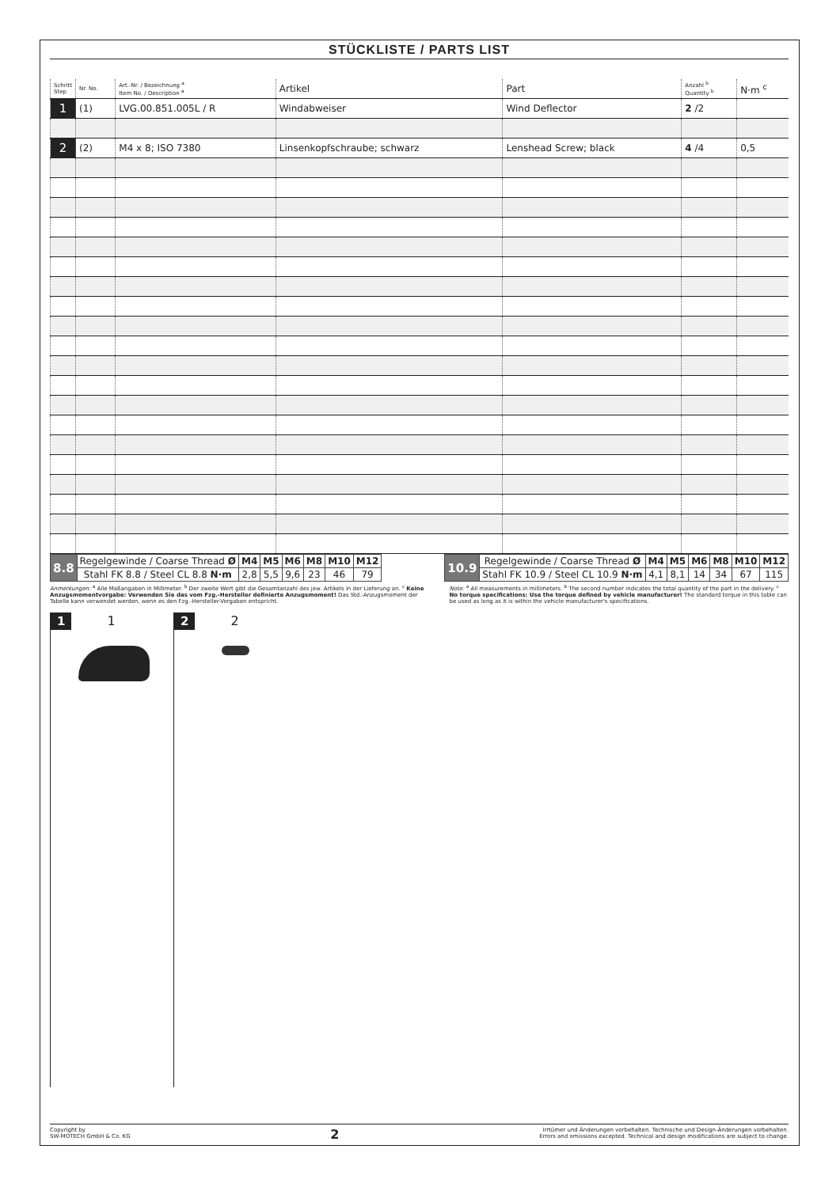STÜCKLISTE / PARTS LIST
| Schritt Step | Nr. No. | Art.-Nr. / Bezeichnung <sup>a</sup> Item No. / Description <sup>a</sup> | Artikel | Part | Anzahl <sup>b</sup> Quantity <sup>b</sup> | N·m <sup>c</sup> |
| --- | --- | --- | --- | --- | --- | --- |
| 1 | (1) | LVG.00.851.005L / R | Windabweiser | Wind Deflector | 2 /2 | |
| 2 | (2) | M4 x 8; ISO 7380 | Linsenkopfschraube; schwarz | Lenshead Screw; black | 4 /4 | 0,5 |
| 8.8 | Regelgewinde / Coarse Thread Ø | M4 | M5 | M6 | M8 | M10 | M12 |
| | Stahl FK 8.8 / Steel CL 8.8 N·m | 2,8 | 5,5 | 9,6 | 23 | 46 | 79 |
| 10.9 | Regelgewinde / Coarse Thread Ø | M4 | M5 | M6 | M8 | M10 | M12 |
| | Stahl FK 10.9 / Steel CL 10.9 N·m | 4,1 | 8,1 | 14 | 34 | 67 | 115 |
Anmerkungen: <sup>a</sup> Alle Maßangaben in Millimeter. <sup>b</sup> Der zweite Wert gibt die Gesamtanzahl des jew. Artikels in der Lieferung an. <sup>c</sup> Keine Anzugsmomentvorgabe: Verwenden Sie das vom Fzg.-Hersteller definierte Anzugsmoment! Das Std.-Anzugsmoment der Tabelle kann verwendet werden, wenn es den Fzg.-Hersteller-Vorgaben entspricht.
Note: <sup>a</sup> All measurements in millimeters. <sup>b</sup> The second number indicates the total quantity of the part in the delivery. <sup>c</sup> No torque specifications: Use the torque defined by vehicle manufacturer! The standard torque in this table can be used as long as it is within the vehicle manufacturer's specifications.
1 1 2 2
Copyright by
SW-MOTECH GmbH & Co. KG
2
Irrtümer und Änderungen vorbehalten. Technische und Design-Änderungen vorbehalten.
Errors and omissions excepted. Technical and design modifications are subject to change.